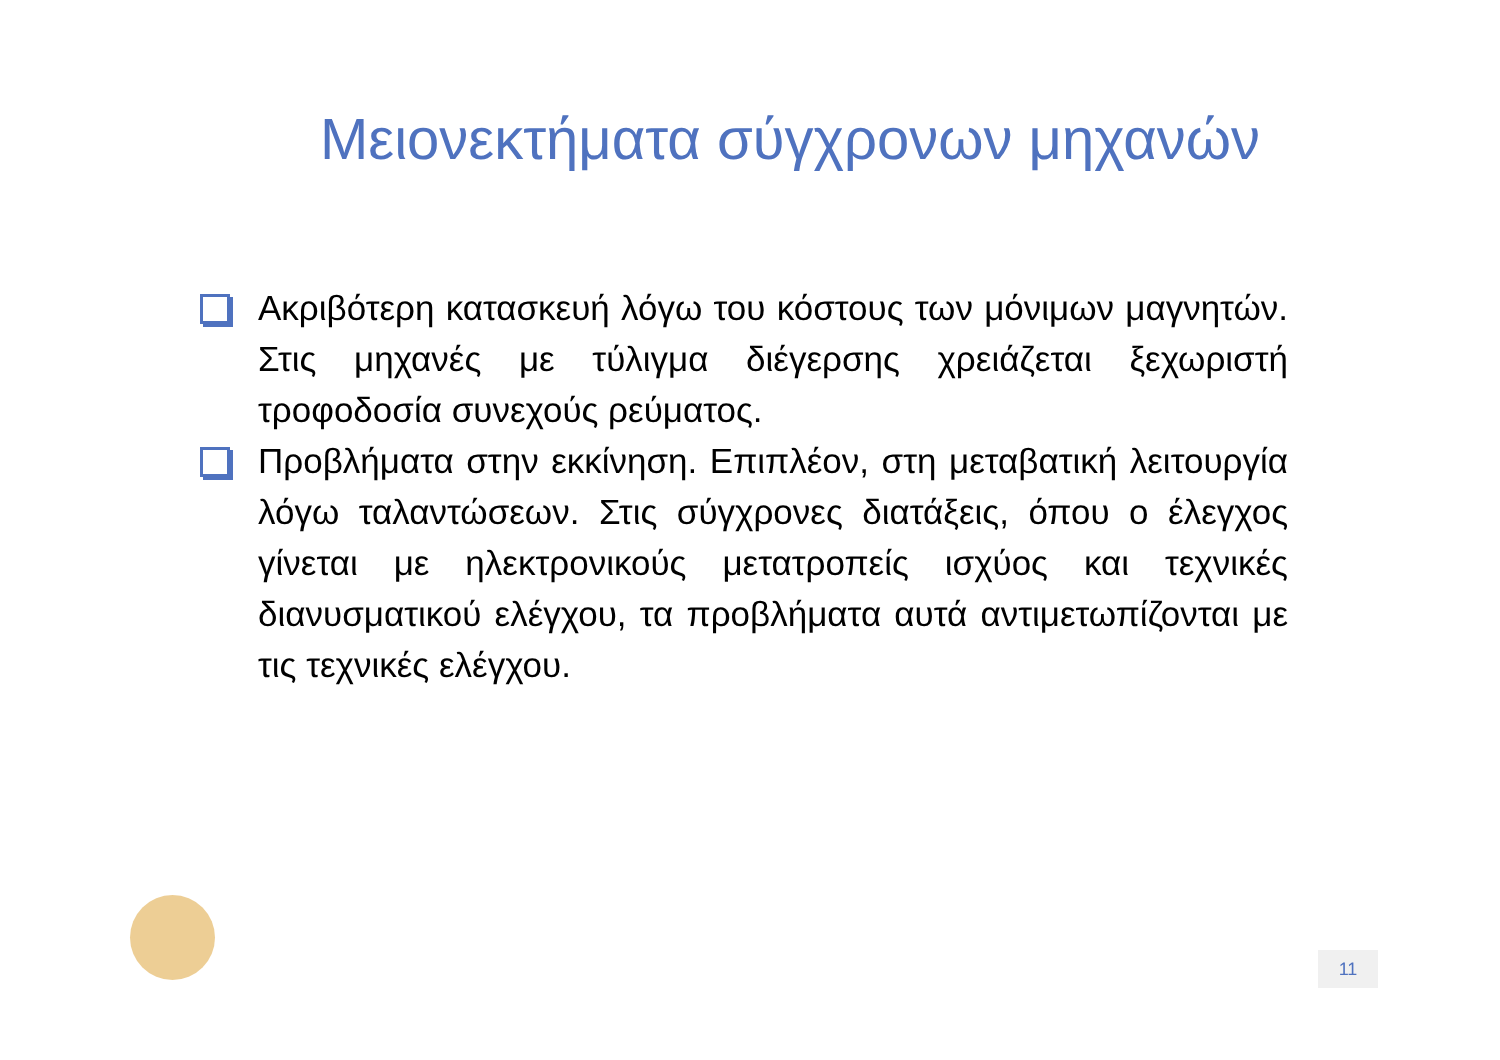Μειονεκτήματα σύγχρονων μηχανών
Ακριβότερη κατασκευή λόγω του κόστους των μόνιμων μαγνητών. Στις μηχανές με τύλιγμα διέγερσης χρειάζεται ξεχωριστή τροφοδοσία συνεχούς ρεύματος.
Προβλήματα στην εκκίνηση. Επιπλέον, στη μεταβατική λειτουργία λόγω ταλαντώσεων. Στις σύγχρονες διατάξεις, όπου ο έλεγχος γίνεται με ηλεκτρονικούς μετατροπείς ισχύος και τεχνικές διανυσματικού ελέγχου, τα προβλήματα αυτά αντιμετωπίζονται με τις τεχνικές ελέγχου.
11